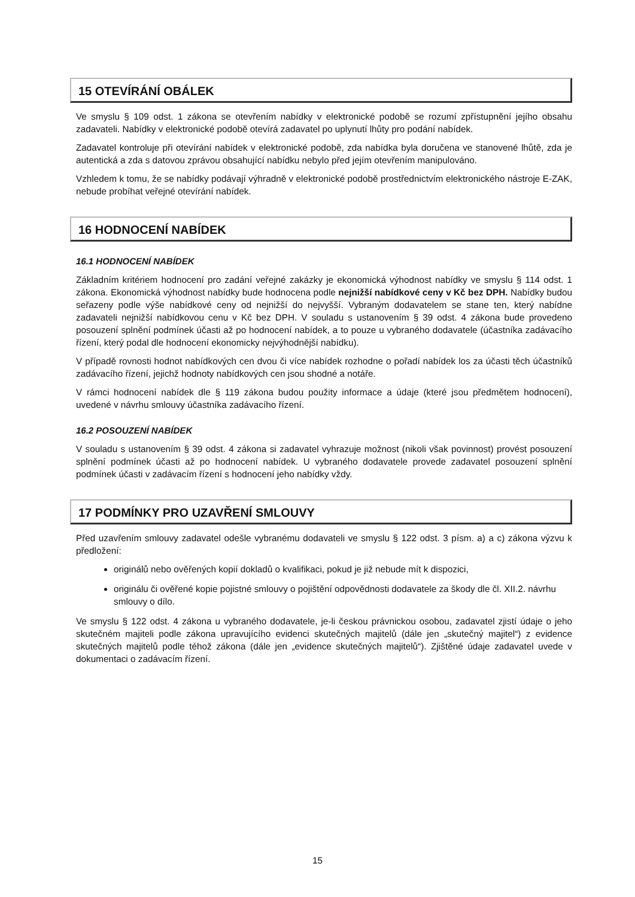15 OTEVÍRÁNÍ OBÁLEK
Ve smyslu § 109 odst. 1 zákona se otevřením nabídky v elektronické podobě se rozumí zpřístupnění jejího obsahu zadavateli. Nabídky v elektronické podobě otevírá zadavatel po uplynutí lhůty pro podání nabídek.
Zadavatel kontroluje při otevírání nabídek v elektronické podobě, zda nabídka byla doručena ve stanovené lhůtě, zda je autentická a zda s datovou zprávou obsahující nabídku nebylo před jejím otevřením manipulováno.
Vzhledem k tomu, že se nabídky podávají výhradně v elektronické podobě prostřednictvím elektronického nástroje E-ZAK, nebude probíhat veřejné otevírání nabídek.
16 HODNOCENÍ NABÍDEK
16.1 HODNOCENÍ NABÍDEK
Základním kritériem hodnocení pro zadání veřejné zakázky je ekonomická výhodnost nabídky ve smyslu § 114 odst. 1 zákona. Ekonomická výhodnost nabídky bude hodnocena podle nejnižší nabídkové ceny v Kč bez DPH. Nabídky budou seřazeny podle výše nabídkové ceny od nejnižší do nejvyšší. Vybraným dodavatelem se stane ten, který nabídne zadavateli nejnižší nabídkovou cenu v Kč bez DPH. V souladu s ustanovením § 39 odst. 4 zákona bude provedeno posouzení splnění podmínek účasti až po hodnocení nabídek, a to pouze u vybraného dodavatele (účastníka zadávacího řízení, který podal dle hodnocení ekonomicky nejvýhodnější nabídku).
V případě rovnosti hodnot nabídkových cen dvou či více nabídek rozhodne o pořadí nabídek los za účasti těch účastníků zadávacího řízení, jejichž hodnoty nabídkových cen jsou shodné a notáře.
V rámci hodnocení nabídek dle § 119 zákona budou použity informace a údaje (které jsou předmětem hodnocení), uvedené v návrhu smlouvy účastníka zadávacího řízení.
16.2 POSOUZENÍ NABÍDEK
V souladu s ustanovením § 39 odst. 4 zákona si zadavatel vyhrazuje možnost (nikoli však povinnost) provést posouzení splnění podmínek účasti až po hodnocení nabídek. U vybraného dodavatele provede zadavatel posouzení splnění podmínek účasti v zadávacím řízení s hodnocení jeho nabídky vždy.
17 PODMÍNKY PRO UZAVŘENÍ SMLOUVY
Před uzavřením smlouvy zadavatel odešle vybranému dodavateli ve smyslu § 122 odst. 3 písm. a) a c) zákona výzvu k předložení:
originálů nebo ověřených kopií dokladů o kvalifikaci, pokud je již nebude mít k dispozici,
originálu či ověřené kopie pojistné smlouvy o pojištění odpovědnosti dodavatele za škody dle čl. XII.2. návrhu smlouvy o dílo.
Ve smyslu § 122 odst. 4 zákona u vybraného dodavatele, je-li českou právnickou osobou, zadavatel zjistí údaje o jeho skutečném majiteli podle zákona upravujícího evidenci skutečných majitelů (dále jen „skutečný majitel“) z evidence skutečných majitelů podle téhož zákona (dále jen „evidence skutečných majitelů“). Zjištěné údaje zadavatel uvede v dokumentaci o zadávacím řízení.
15